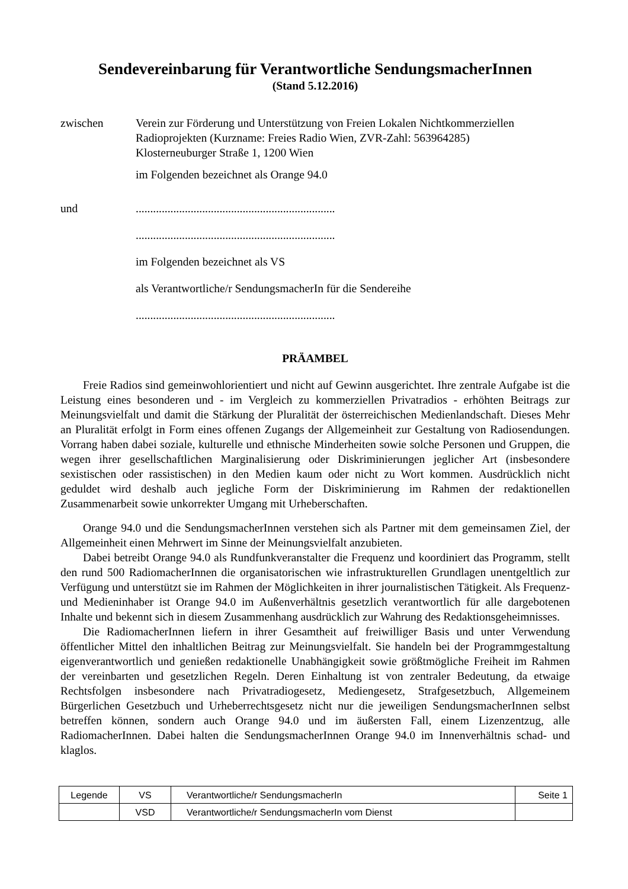Sendevereinbarung für Verantwortliche SendungsmacherInnen
(Stand 5.12.2016)
zwischen Verein zur Förderung und Unterstützung von Freien Lokalen Nichtkommerziellen Radioprojekten (Kurzname: Freies Radio Wien, ZVR-Zahl: 563964285)
Klosterneuburger Straße 1, 1200 Wien
im Folgenden bezeichnet als Orange 94.0
und .....................................................................
.....................................................................
im Folgenden bezeichnet als VS
als Verantwortliche/r SendungsmacherIn für die Sendereihe
.....................................................................
PRÄAMBEL
Freie Radios sind gemeinwohlorientiert und nicht auf Gewinn ausgerichtet. Ihre zentrale Aufgabe ist die Leistung eines besonderen und - im Vergleich zu kommerziellen Privatradios - erhöhten Beitrags zur Meinungsvielfalt und damit die Stärkung der Pluralität der österreichischen Medienlandschaft. Dieses Mehr an Pluralität erfolgt in Form eines offenen Zugangs der Allgemeinheit zur Gestaltung von Radiosendungen. Vorrang haben dabei soziale, kulturelle und ethnische Minderheiten sowie solche Personen und Gruppen, die wegen ihrer gesellschaftlichen Marginalisierung oder Diskriminierungen jeglicher Art (insbesondere sexistischen oder rassistischen) in den Medien kaum oder nicht zu Wort kommen. Ausdrücklich nicht geduldet wird deshalb auch jegliche Form der Diskriminierung im Rahmen der redaktionellen Zusammenarbeit sowie unkorrekter Umgang mit Urheberschaften.
Orange 94.0 und die SendungsmacherInnen verstehen sich als Partner mit dem gemeinsamen Ziel, der Allgemeinheit einen Mehrwert im Sinne der Meinungsvielfalt anzubieten.
Dabei betreibt Orange 94.0 als Rundfunkveranstalter die Frequenz und koordiniert das Programm, stellt den rund 500 RadiomacherInnen die organisatorischen wie infrastrukturellen Grundlagen unentgeltlich zur Verfügung und unterstützt sie im Rahmen der Möglichkeiten in ihrer journalistischen Tätigkeit. Als Frequenz- und Medieninhaber ist Orange 94.0 im Außenverhältnis gesetzlich verantwortlich für alle dargebotenen Inhalte und bekennt sich in diesem Zusammenhang ausdrücklich zur Wahrung des Redaktionsgeheimnisses.
Die RadiomacherInnen liefern in ihrer Gesamtheit auf freiwilliger Basis und unter Verwendung öffentlicher Mittel den inhaltlichen Beitrag zur Meinungsvielfalt. Sie handeln bei der Programmgestaltung eigenverantwortlich und genießen redaktionelle Unabhängigkeit sowie größtmögliche Freiheit im Rahmen der vereinbarten und gesetzlichen Regeln. Deren Einhaltung ist von zentraler Bedeutung, da etwaige Rechtsfolgen insbesondere nach Privatradiogesetz, Mediengesetz, Strafgesetzbuch, Allgemeinem Bürgerlichen Gesetzbuch und Urheberrechtsgesetz nicht nur die jeweiligen SendungsmacherInnen selbst betreffen können, sondern auch Orange 94.0 und im äußersten Fall, einem Lizenzentzug, alle RadiomacherInnen. Dabei halten die SendungsmacherInnen Orange 94.0 im Innenverhältnis schad- und klaglos.
| Legende | VS | Verantwortliche/r SendungsmacherIn | Seite 1 |
| | VSD | Verantwortliche/r SendungsmacherIn vom Dienst | |